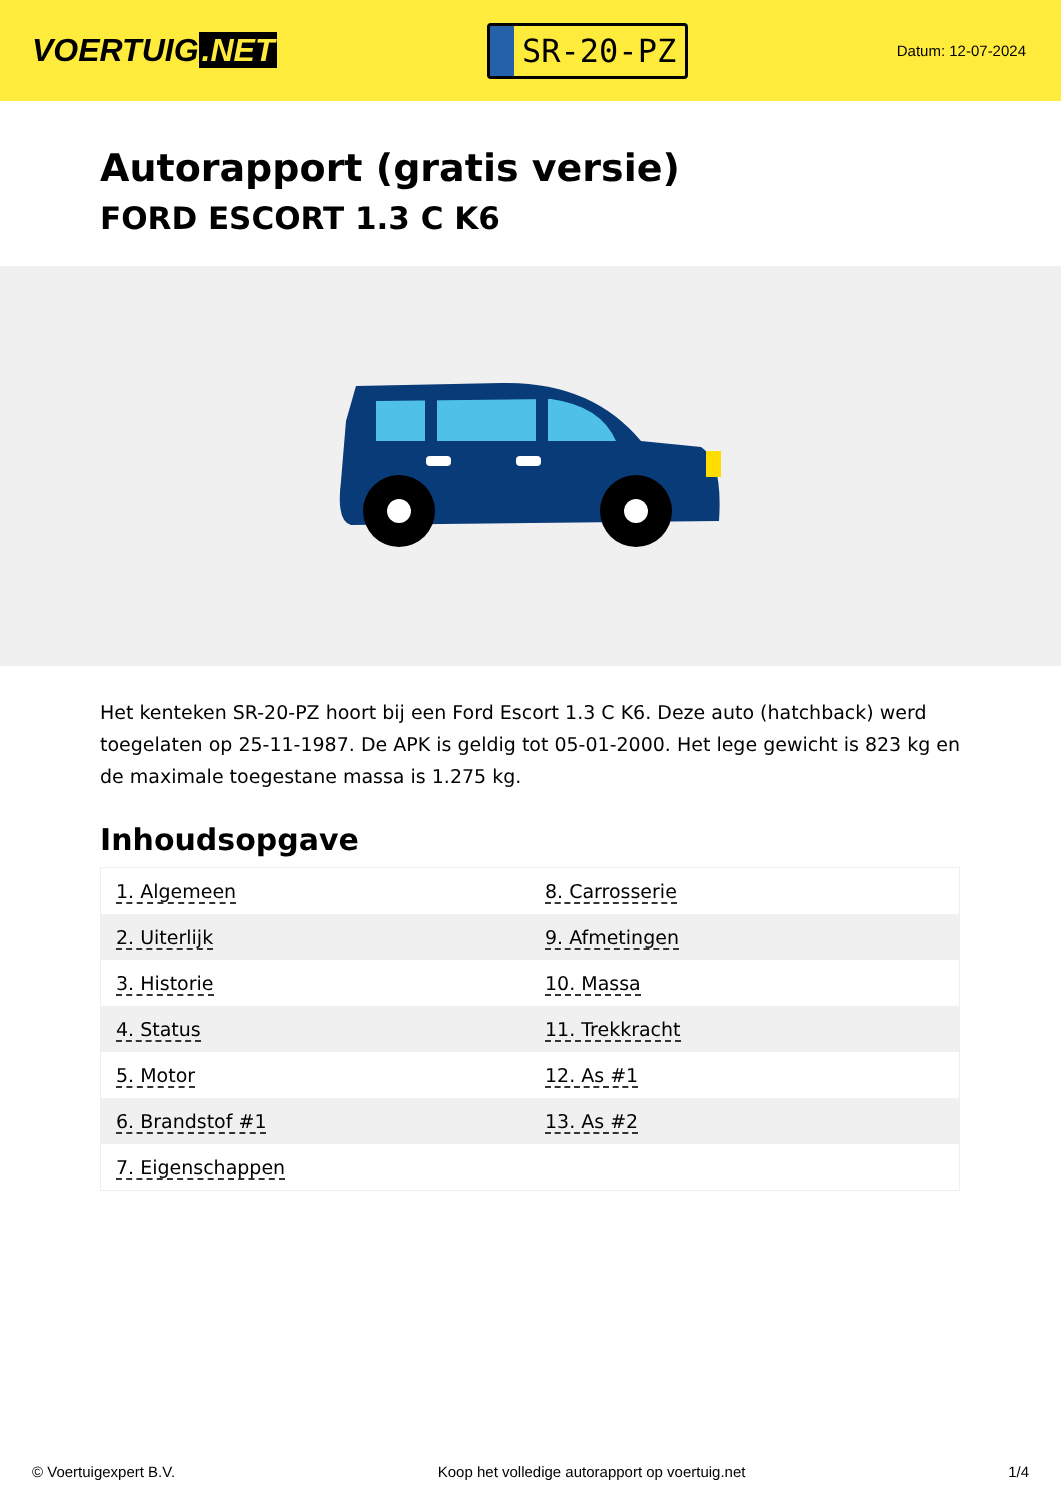VOERTUIG.NET
SR-20-PZ
Datum: 12-07-2024
Autorapport (gratis versie)
FORD ESCORT 1.3 C K6
Het kenteken SR-20-PZ hoort bij een Ford Escort 1.3 C K6. Deze auto (hatchback) werd toegelaten op 25-11-1987. De APK is geldig tot 05-01-2000. Het lege gewicht is 823 kg en de maximale toegestane massa is 1.275 kg.
Inhoudsopgave
| 1. Algemeen | 8. Carrosserie |
| 2. Uiterlijk | 9. Afmetingen |
| 3. Historie | 10. Massa |
| 4. Status | 11. Trekkracht |
| 5. Motor | 12. As #1 |
| 6. Brandstof #1 | 13. As #2 |
| 7. Eigenschappen | |
© Voertuigexpert B.V. Koop het volledige autorapport op voertuig.net 1/4